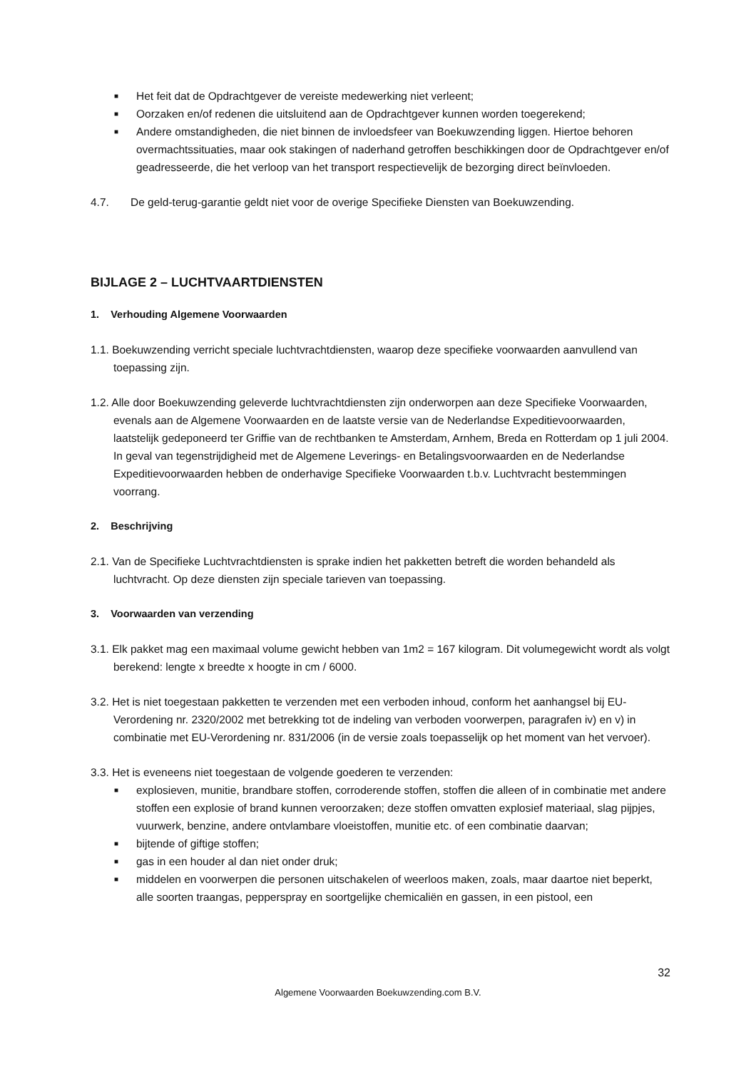■ Het feit dat de Opdrachtgever de vereiste medewerking niet verleent;
■ Oorzaken en/of redenen die uitsluitend aan de Opdrachtgever kunnen worden toegerekend;
■ Andere omstandigheden, die niet binnen de invloedsfeer van Boekuwzending liggen. Hiertoe behoren overmachtssituaties, maar ook stakingen of naderhand getroffen beschikkingen door de Opdrachtgever en/of geadresseerde, die het verloop van het transport respectievelijk de bezorging direct beïnvloeden.
4.7. De geld-terug-garantie geldt niet voor de overige Specifieke Diensten van Boekuwzending.
BIJLAGE 2 – LUCHTVAARTDIENSTEN
1. Verhouding Algemene Voorwaarden
1.1. Boekuwzending verricht speciale luchtvrachtdiensten, waarop deze specifieke voorwaarden aanvullend van toepassing zijn.
1.2. Alle door Boekuwzending geleverde luchtvrachtdiensten zijn onderworpen aan deze Specifieke Voorwaarden, evenals aan de Algemene Voorwaarden en de laatste versie van de Nederlandse Expeditievoorwaarden, laatstelijk gedeponeerd ter Griffie van de rechtbanken te Amsterdam, Arnhem, Breda en Rotterdam op 1 juli 2004. In geval van tegenstrijdigheid met de Algemene Leverings- en Betalingsvoorwaarden en de Nederlandse Expeditievoorwaarden hebben de onderhavige Specifieke Voorwaarden t.b.v. Luchtvracht bestemmingen voorrang.
2. Beschrijving
2.1. Van de Specifieke Luchtvrachtdiensten is sprake indien het pakketten betreft die worden behandeld als luchtvracht. Op deze diensten zijn speciale tarieven van toepassing.
3. Voorwaarden van verzending
3.1. Elk pakket mag een maximaal volume gewicht hebben van 1m2 = 167 kilogram. Dit volumegewicht wordt als volgt berekend: lengte x breedte x hoogte in cm / 6000.
3.2. Het is niet toegestaan pakketten te verzenden met een verboden inhoud, conform het aanhangsel bij EU-Verordening nr. 2320/2002 met betrekking tot de indeling van verboden voorwerpen, paragrafen iv) en v) in combinatie met EU-Verordening nr. 831/2006 (in de versie zoals toepasselijk op het moment van het vervoer).
3.3. Het is eveneens niet toegestaan de volgende goederen te verzenden:
■ explosieven, munitie, brandbare stoffen, corroderende stoffen, stoffen die alleen of in combinatie met andere stoffen een explosie of brand kunnen veroorzaken; deze stoffen omvatten explosief materiaal, slag pijpjes, vuurwerk, benzine, andere ontvlambare vloeistoffen, munitie etc. of een combinatie daarvan;
■ bijtende of giftige stoffen;
■ gas in een houder al dan niet onder druk;
■ middelen en voorwerpen die personen uitschakelen of weerloos maken, zoals, maar daartoe niet beperkt, alle soorten traangas, pepperspray en soortgelijke chemicaliën en gassen, in een pistool, een
32
Algemene Voorwaarden Boekuwzending.com B.V.